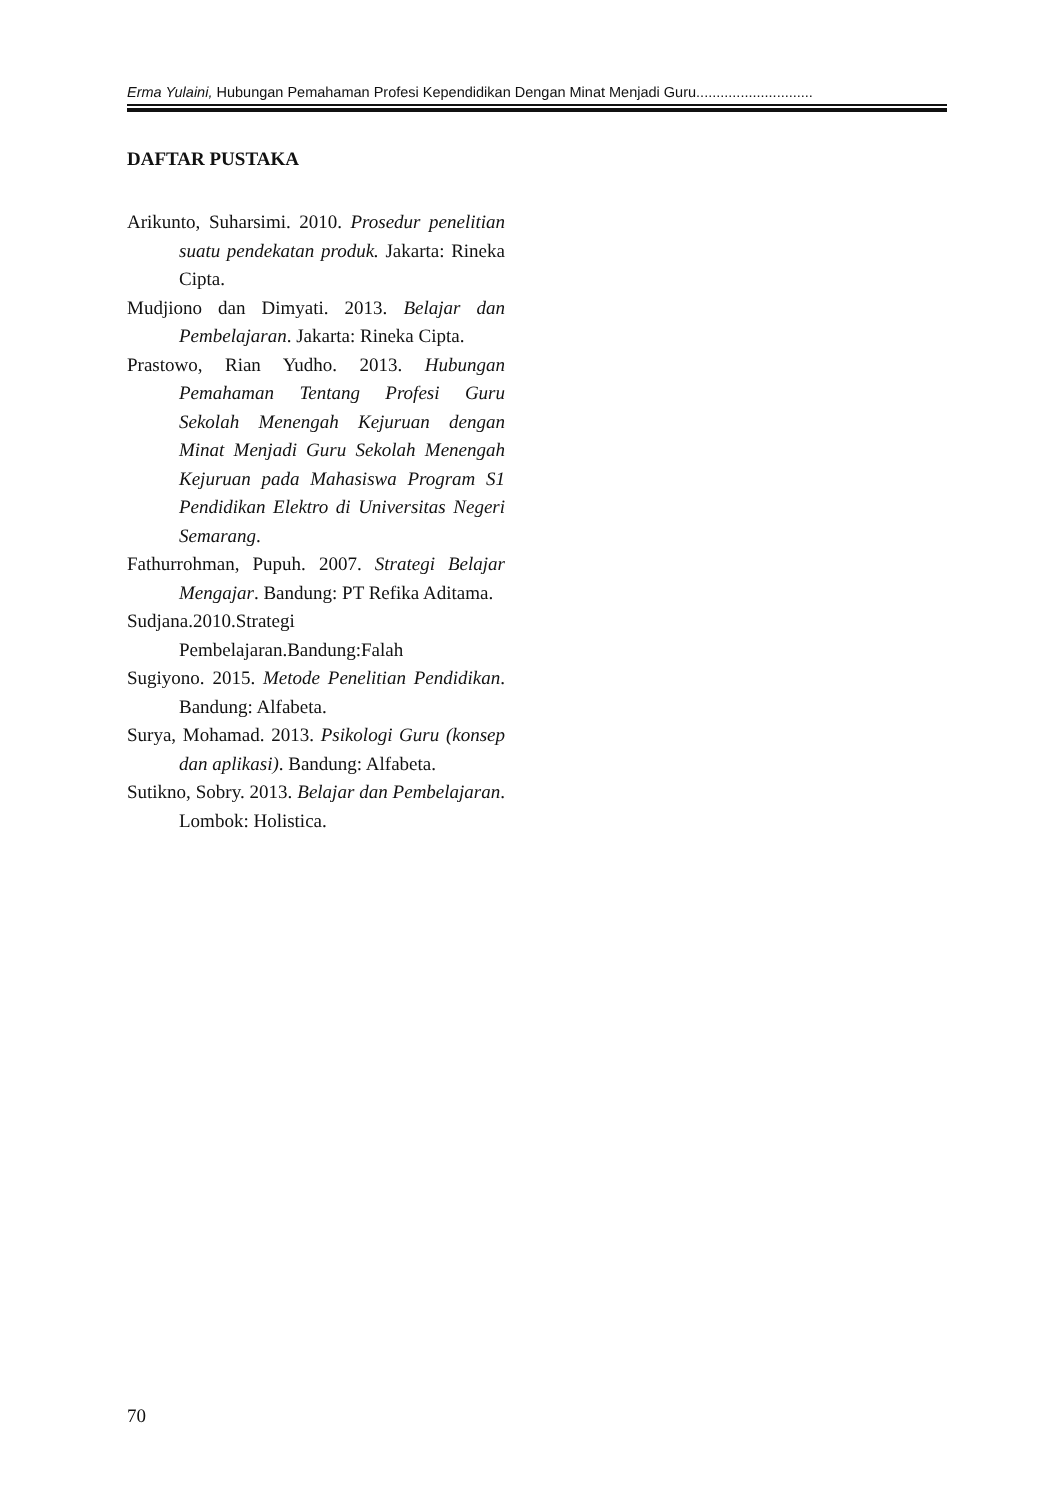Erma Yulaini, Hubungan Pemahaman Profesi Kependidikan Dengan Minat Menjadi Guru.............................
DAFTAR PUSTAKA
Arikunto, Suharsimi. 2010. Prosedur penelitian suatu pendekatan produk. Jakarta: Rineka Cipta.
Mudjiono dan Dimyati. 2013. Belajar dan Pembelajaran. Jakarta: Rineka Cipta.
Prastowo, Rian Yudho. 2013. Hubungan Pemahaman Tentang Profesi Guru Sekolah Menengah Kejuruan dengan Minat Menjadi Guru Sekolah Menengah Kejuruan pada Mahasiswa Program S1 Pendidikan Elektro di Universitas Negeri Semarang.
Fathurrohman, Pupuh. 2007. Strategi Belajar Mengajar. Bandung: PT Refika Aditama.
Sudjana.2010.Strategi Pembelajaran.Bandung:Falah
Sugiyono. 2015. Metode Penelitian Pendidikan. Bandung: Alfabeta.
Surya, Mohamad. 2013. Psikologi Guru (konsep dan aplikasi). Bandung: Alfabeta.
Sutikno, Sobry. 2013. Belajar dan Pembelajaran. Lombok: Holistica.
70